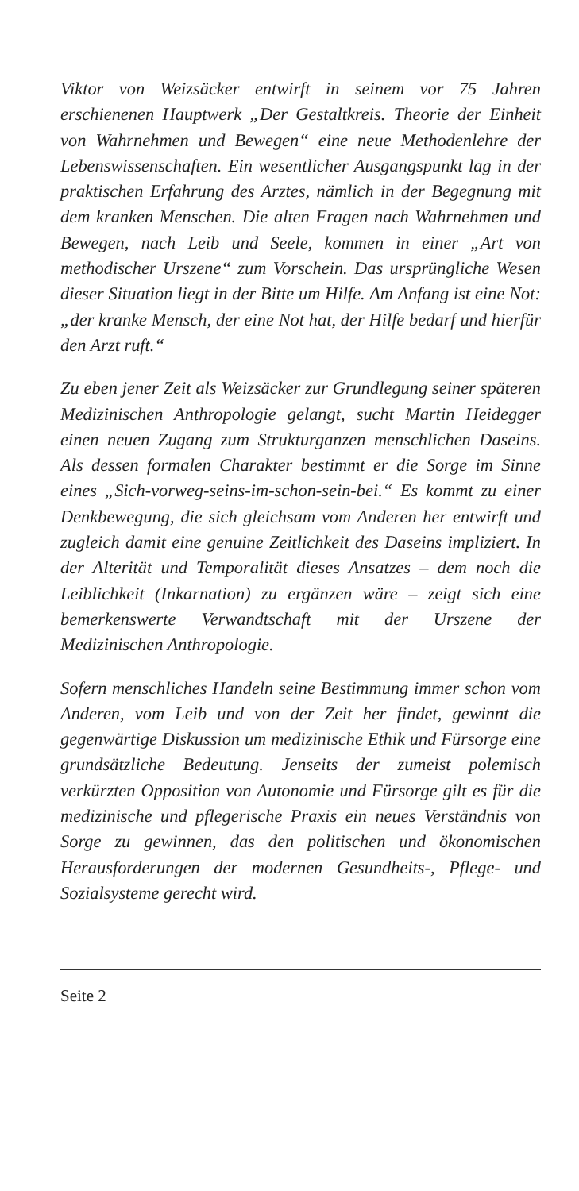Viktor von Weizsäcker entwirft in seinem vor 75 Jahren erschienenen Hauptwerk „Der Gestaltkreis. Theorie der Einheit von Wahrnehmen und Bewegen“ eine neue Methodenlehre der Lebenswissenschaften. Ein wesentlicher Ausgangspunkt lag in der praktischen Erfahrung des Arztes, nämlich in der Begegnung mit dem kranken Menschen. Die alten Fragen nach Wahrnehmen und Bewegen, nach Leib und Seele, kommen in einer „Art von methodischer Urszene“ zum Vorschein. Das ursprüngliche Wesen dieser Situation liegt in der Bitte um Hilfe. Am Anfang ist eine Not: „der kranke Mensch, der eine Not hat, der Hilfe bedarf und hierfür den Arzt ruft.“
Zu eben jener Zeit als Weizsäcker zur Grundlegung seiner späteren Medizinischen Anthropologie gelangt, sucht Martin Heidegger einen neuen Zugang zum Strukturganzen menschlichen Daseins. Als dessen formalen Charakter bestimmt er die Sorge im Sinne eines „Sich-vorweg-seins-im-schon-sein-bei.“ Es kommt zu einer Denkbewegung, die sich gleichsam vom Anderen her entwirft und zugleich damit eine genuine Zeitlichkeit des Daseins impliziert. In der Alterität und Temporalität dieses Ansatzes – dem noch die Leiblichkeit (Inkarnation) zu ergänzen wäre – zeigt sich eine bemerkenswerte Verwandtschaft mit der Urszene der Medizinischen Anthropologie.
Sofern menschliches Handeln seine Bestimmung immer schon vom Anderen, vom Leib und von der Zeit her findet, gewinnt die gegenwärtige Diskussion um medizinische Ethik und Fürsorge eine grundsätzliche Bedeutung. Jenseits der zumeist polemisch verkürzten Opposition von Autonomie und Fürsorge gilt es für die medizinische und pflegerische Praxis ein neues Verständnis von Sorge zu gewinnen, das den politischen und ökonomischen Herausforderungen der modernen Gesundheits-, Pflege- und Sozialsysteme gerecht wird.
Seite 2